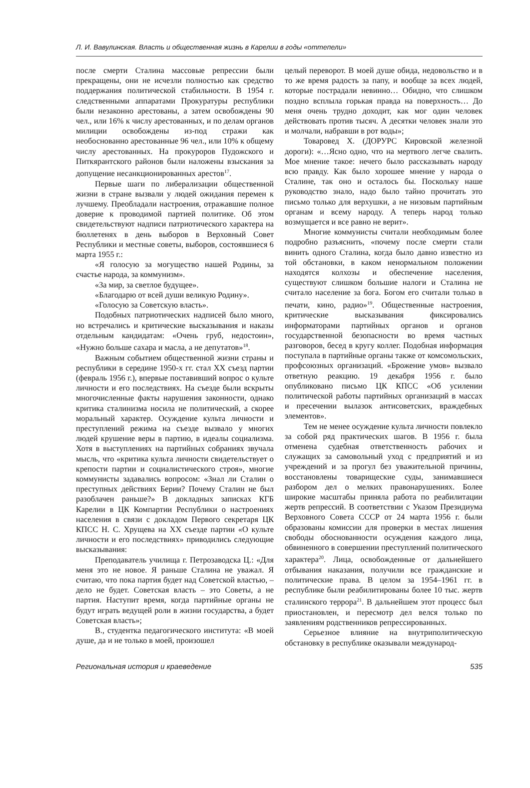Л. И. Вавулинская. Власть и общественная жизнь в Карелии в годы «оттепели»
после смерти Сталина массовые репрессии были прекращены, они не исчезли полностью как средство поддержания политической стабильности. В 1954 г. следственными аппаратами Прокуратуры республики были незаконно арестованы, а затем освобождены 90 чел., или 16% к числу арестованных, и по делам органов милиции освобождены из-под стражи как необоснованно арестованные 96 чел., или 10% к общему числу арестованных. На прокуроров Пудожского и Питкярантского районов были наложены взыскания за допущение несанкционированных арестов<sup>17</sup>.
Первые шаги по либерализации общественной жизни в стране вызвали у людей ожидания перемен к лучшему. Преобладали настроения, отражавшие полное доверие к проводимой партией политике. Об этом свидетельствуют надписи патриотического характера на бюллетенях в день выборов в Верховный Совет Республики и местные советы, выборов, состоявшиеся 6 марта 1955 г.:
«Я голосую за могущество нашей Родины, за счастье народа, за коммунизм».
«За мир, за светлое будущее».
«Благодарю от всей души великую Родину».
«Голосую за Советскую власть».
Подобных патриотических надписей было много, но встречались и критические высказывания и наказы отдельным кандидатам: «Очень груб, недостоин», «Нужно больше сахара и масла, а не депутатов»<sup>18</sup>.
Важным событием общественной жизни страны и республики в середине 1950-х гг. стал ХХ съезд партии (февраль 1956 г.), впервые поставивший вопрос о культе личности и его последствиях. На съезде были вскрыты многочисленные факты нарушения законности, однако критика сталинизма носила не политический, а скорее моральный характер. Осуждение культа личности и преступлений режима на съезде вызвало у многих людей крушение веры в партию, в идеалы социализма. Хотя в выступлениях на партийных собраниях звучала мысль, что «критика культа личности свидетельствует о крепости партии и социалистического строя», многие коммунисты задавались вопросом: «Знал ли Сталин о преступных действиях Берии? Почему Сталин не был разоблачен раньше?» В докладных записках КГБ Карелии в ЦК Компартии Республики о настроениях населения в связи с докладом Первого секретаря ЦК КПСС Н. С. Хрущева на ХХ съезде партии «О культе личности и его последствиях» приводились следующие высказывания:
Преподаватель училища г. Петрозаводска Ц.: «Для меня это не новое. Я раньше Сталина не уважал. Я считаю, что пока партия будет над Советской властью, – дело не будет. Советская власть – это Советы, а не партия. Наступит время, когда партийные органы не будут играть ведущей роли в жизни государства, а будет Советская власть»;
В., студентка педагогического института: «В моей душе, да и не только в моей, произошел
целый переворот. В моей душе обида, недовольство и в то же время радость за папу, и вообще за всех людей, которые пострадали невинно… Обидно, что слишком поздно всплыла горькая правда на поверхность… До меня очень трудно доходит, как мог один человек действовать против тысяч. А десятки человек знали это и молчали, набравши в рот воды»;
Товаровед Х. (ДОРУРС Кировской железной дороги): «…Ясно одно, что на мертвого легче свалить. Мое мнение такое: нечего было рассказывать народу всю правду. Как было хорошее мнение у народа о Сталине, так оно и осталось бы. Поскольку наше руководство знало, надо было тайно прочитать это письмо только для верхушки, а не низовым партийным органам и всему народу. А теперь народ только возмущается и все равно не верит».
Многие коммунисты считали необходимым более подробно разъяснить, «почему после смерти стали винить одного Сталина, когда было давно известно из той обстановки, в каком ненормальном положении находятся колхозы и обеспечение населения, существуют слишком большие налоги и Сталина не считало население за бога. Богом его считали только в печати, кино, радио»<sup>19</sup>. Общественные настроения, критические высказывания фиксировались информаторами партийных органов и органов государственной безопасности во время частных разговоров, бесед в кругу коллег. Подобная информация поступала в партийные органы также от комсомольских, профсоюзных организаций. «Брожение умов» вызвало ответную реакцию. 19 декабря 1956 г. было опубликовано письмо ЦК КПСС «Об усилении политической работы партийных организаций в массах и пресечении вылазок антисоветских, враждебных элементов».
Тем не менее осуждение культа личности повлекло за собой ряд практических шагов. В 1956 г. была отменена судебная ответственность рабочих и служащих за самовольный уход с предприятий и из учреждений и за прогул без уважительной причины, восстановлены товарищеские суды, занимавшиеся разбором дел о мелких правонарушениях. Более широкие масштабы приняла работа по реабилитации жертв репрессий. В соответствии с Указом Президиума Верховного Совета СССР от 24 марта 1956 г. были образованы комиссии для проверки в местах лишения свободы обоснованности осуждения каждого лица, обвиненного в совершении преступлений политического характера<sup>20</sup>. Лица, освобожденные от дальнейшего отбывания наказания, получили все гражданские и политические права. В целом за 1954–1961 гг. в республике были реабилитированы более 10 тыс. жертв сталинского террора<sup>21</sup>. В дальнейшем этот процесс был приостановлен, и пересмотр дел велся только по заявлениям родственников репрессированных.
Серьезное влияние на внутриполитическую обстановку в республике оказывали международ-
Региональная история и краеведение 535